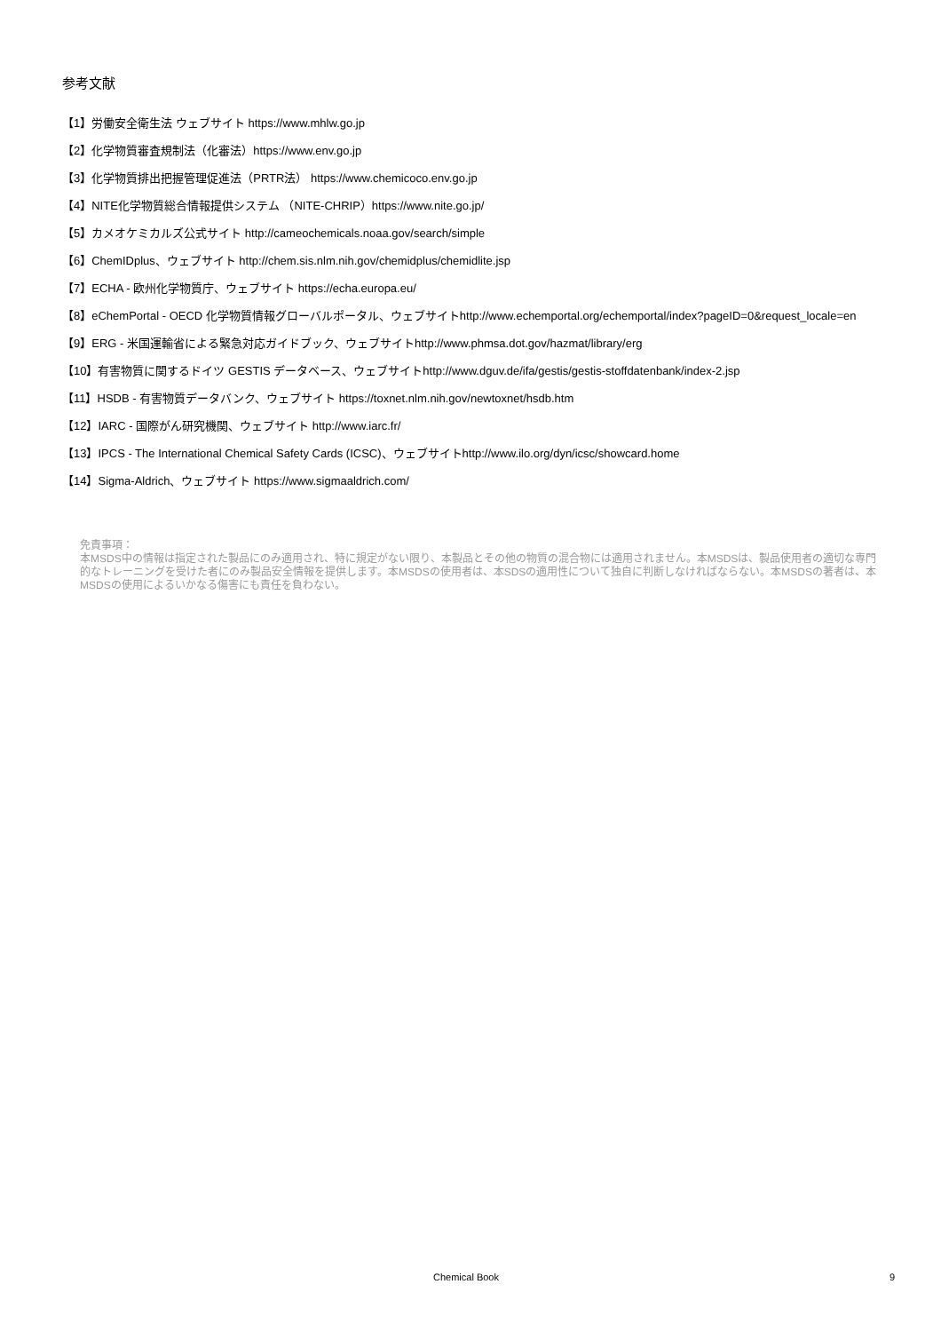参考文献
【1】労働安全衛生法 ウェブサイト https://www.mhlw.go.jp
【2】化学物質審査規制法（化審法）https://www.env.go.jp
【3】化学物質排出把握管理促進法（PRTR法） https://www.chemicoco.env.go.jp
【4】NITE化学物質総合情報提供システム （NITE-CHRIP）https://www.nite.go.jp/
【5】カメオケミカルズ公式サイト http://cameochemicals.noaa.gov/search/simple
【6】ChemIDplus、ウェブサイト http://chem.sis.nlm.nih.gov/chemidplus/chemidlite.jsp
【7】ECHA - 欧州化学物質庁、ウェブサイト https://echa.europa.eu/
【8】eChemPortal - OECD 化学物質情報グローバルポータル、ウェブサイトhttp://www.echemportal.org/echemportal/index?pageID=0&request_locale=en
【9】ERG - 米国運輸省による緊急対応ガイドブック、ウェブサイトhttp://www.phmsa.dot.gov/hazmat/library/erg
【10】有害物質に関するドイツ GESTIS データベース、ウェブサイトhttp://www.dguv.de/ifa/gestis/gestis-stoffdatenbank/index-2.jsp
【11】HSDB - 有害物質データバンク、ウェブサイト https://toxnet.nlm.nih.gov/newtoxnet/hsdb.htm
【12】IARC - 国際がん研究機関、ウェブサイト http://www.iarc.fr/
【13】IPCS - The International Chemical Safety Cards (ICSC)、ウェブサイトhttp://www.ilo.org/dyn/icsc/showcard.home
【14】Sigma-Aldrich、ウェブサイト https://www.sigmaaldrich.com/
免責事項：
本MSDS中の情報は指定された製品にのみ適用され、特に規定がない限り、本製品とその他の物質の混合物には適用されません。本MSDSは、製品使用者の適切な専門的なトレーニングを受けた者にのみ製品安全情報を提供します。本MSDSの使用者は、本SDSの適用性について独自に判断しなければならない。本MSDSの著者は、本MSDSの使用によるいかなる傷害にも責任を負わない。
Chemical Book 9